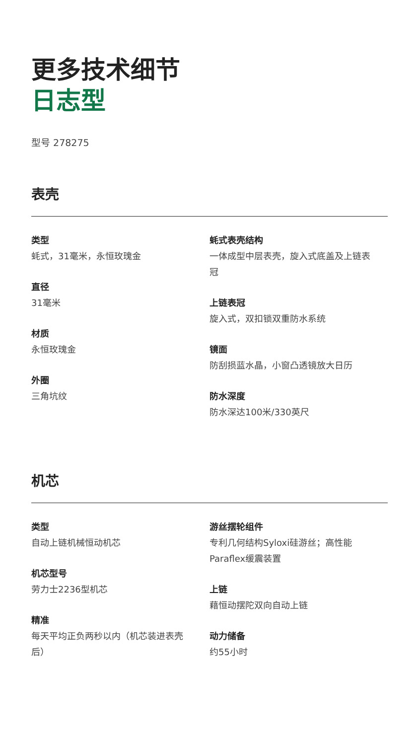更多技术细节
日志型
型号 278275
表壳
类型
蚝式，31毫米，永恒玫瑰金
直径
31毫米
材质
永恒玫瑰金
外圈
三角坑纹
蚝式表壳结构
一体成型中层表壳，旋入式底盖及上链表冠
上链表冠
旋入式，双扣锁双重防水系统
镜面
防刮损蓝水晶，小窗凸透镜放大日历
防水深度
防水深达100米/330英尺
机芯
类型
自动上链机械恒动机芯
机芯型号
劳力士2236型机芯
精准
每天平均正负两秒以内（机芯装进表壳后）
游丝摆轮组件
专利几何结构Syloxi硅游丝；高性能Paraflex缓震装置
上链
藉恒动摆陀双向自动上链
动力储备
约55小时